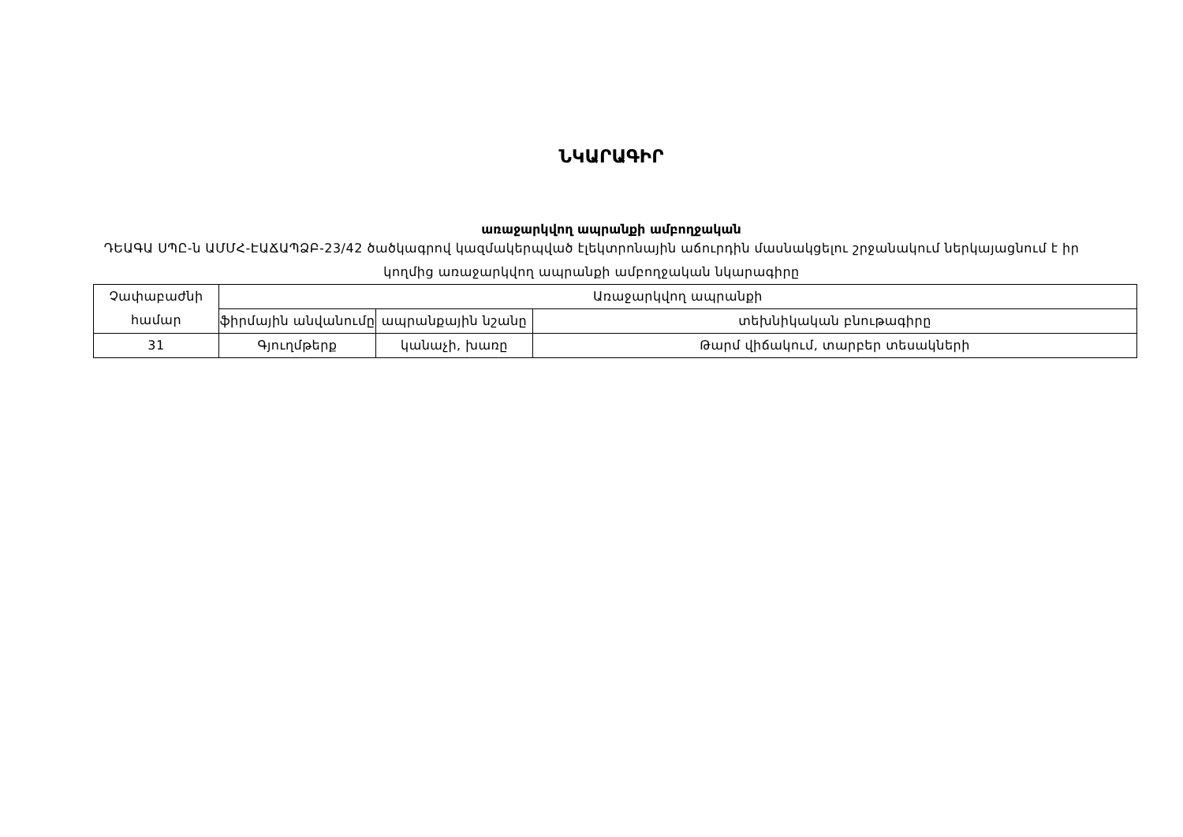ՆԿԱՐԱԳԻՐ
առաջարկվող ապրանքի ամբողջական
ԴԵԱԳԱ ՍՊԸ-ն ԱՄՄՀ-ԷԱՃԱՊՁԲ-23/42 ծածկագրով կազմակերպված էլեկտրոնային աճուրդին մասնակցելու շրջանակում ներկայացնում է իր կողմից առաջարկվող ապրանքի ամբողջական նկարագիրը
| Չափաբաժնի համար | Առաջարկվող ապրանքի | | |
| --- | --- | --- | --- |
| | ֆիրմային անվանումը | ապրանքային նշանը | տեխնիկական բնութագիրը |
| 31 | Գյուղմթերք | կանաչի, խառը | Թարմ վիճակում, տարբեր տեսակների |